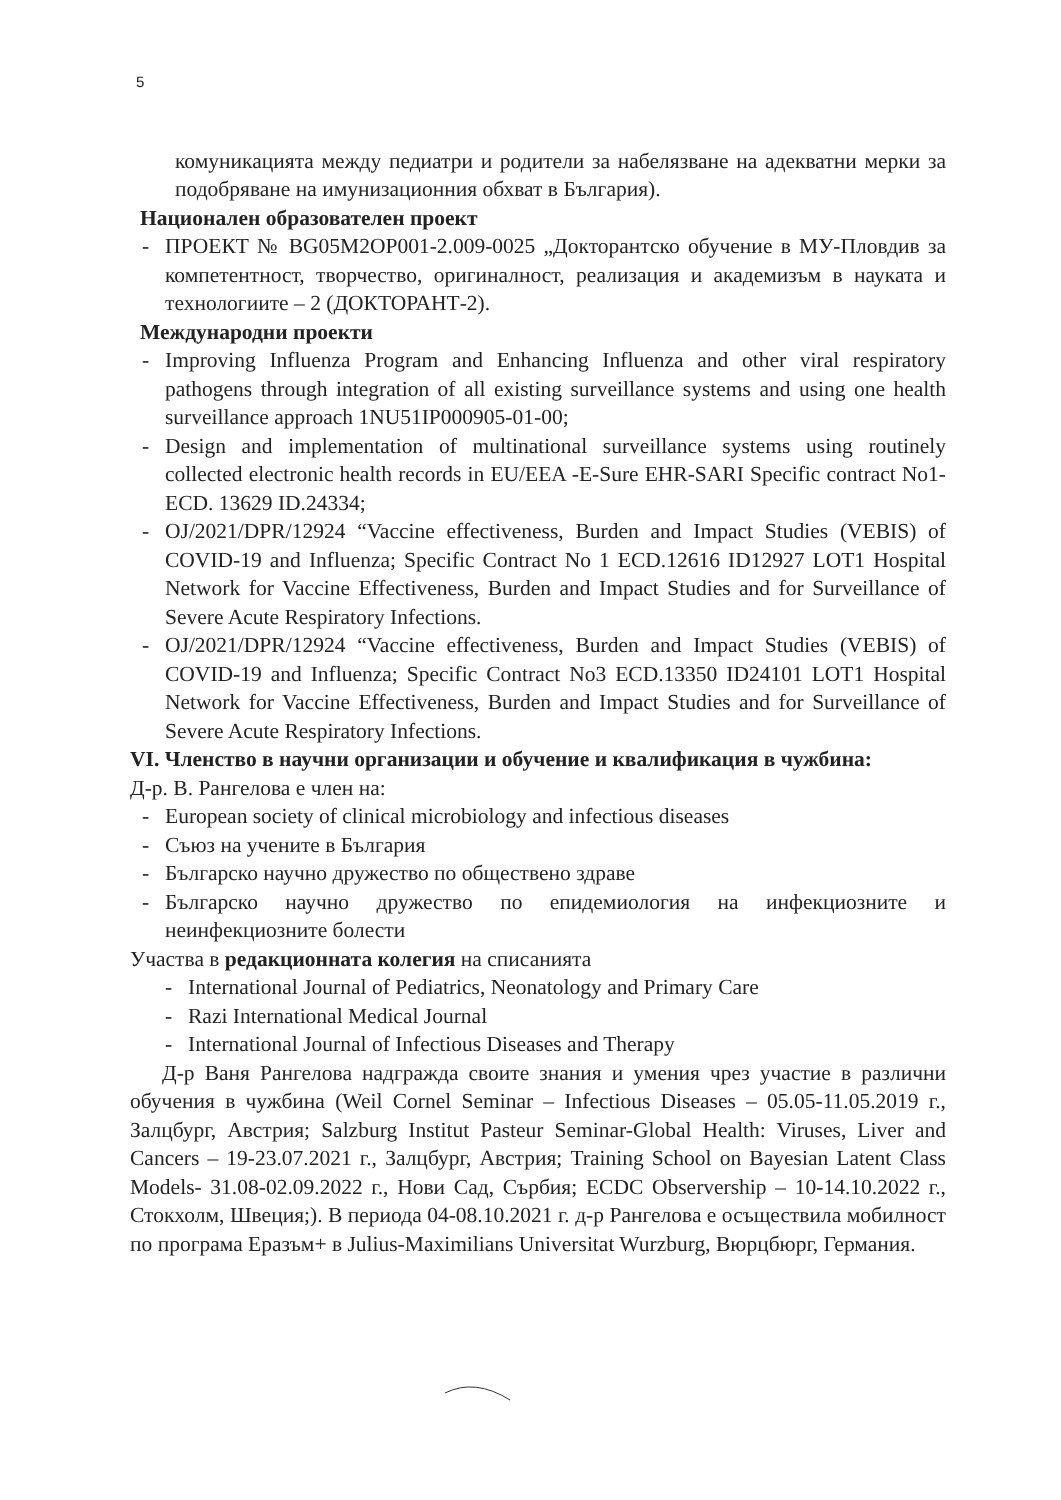5
комуникацията между педиатри и родители за набелязване на адекватни мерки за подобряване на имунизационния обхват в България).
Национален образователен проект
- ПРОЕКТ № BG05M2OP001-2.009-0025 „Докторантско обучение в МУ-Пловдив за компетентност, творчество, оригиналност, реализация и академизъм в науката и технологиите – 2 (ДОКТОРАНТ-2).
Международни проекти
- Improving Influenza Program and Enhancing Influenza and other viral respiratory pathogens through integration of all existing surveillance systems and using one health surveillance approach 1NU51IP000905-01-00;
- Design and implementation of multinational surveillance systems using routinely collected electronic health records in EU/EEA -E-Sure EHR-SARI Specific contract No1- ECD. 13629 ID.24334;
- OJ/2021/DPR/12924 “Vaccine effectiveness, Burden and Impact Studies (VEBIS) of COVID-19 and Influenza; Specific Contract No 1 ECD.12616 ID12927 LOT1 Hospital Network for Vaccine Effectiveness, Burden and Impact Studies and for Surveillance of Severe Acute Respiratory Infections.
- OJ/2021/DPR/12924 “Vaccine effectiveness, Burden and Impact Studies (VEBIS) of COVID-19 and Influenza; Specific Contract No3 ECD.13350 ID24101 LOT1 Hospital Network for Vaccine Effectiveness, Burden and Impact Studies and for Surveillance of Severe Acute Respiratory Infections.
VI. Членство в научни организации и обучение и квалификация в чужбина:
Д-р. В. Рангелова е член на:
- European society of clinical microbiology and infectious diseases
- Съюз на учените в България
- Българско научно дружество по обществено здраве
- Българско научно дружество по епидемиология на инфекциозните и неинфекциозните болести
Участва в редакционната колегия на списанията
- International Journal of Pediatrics, Neonatology and Primary Care
- Razi International Medical Journal
- International Journal of Infectious Diseases and Therapy
Д-р Ваня Рангелова надгражда своите знания и умения чрез участие в различни обучения в чужбина (Weil Cornel Seminar – Infectious Diseases – 05.05-11.05.2019 г., Залцбург, Австрия; Salzburg Institut Pasteur Seminar-Global Health: Viruses, Liver and Cancers – 19-23.07.2021 г., Залцбург, Австрия; Training School on Bayesian Latent Class Models- 31.08-02.09.2022 г., Нови Сад, Сърбия; ECDC Observership – 10-14.10.2022 г., Стокхолм, Швеция;). В периода 04-08.10.2021 г. д-р Рангелова е осъществила мобилност по програма Еразъм+ в Julius-Maximilians Universitat Wurzburg, Вюрцбюрг, Германия.